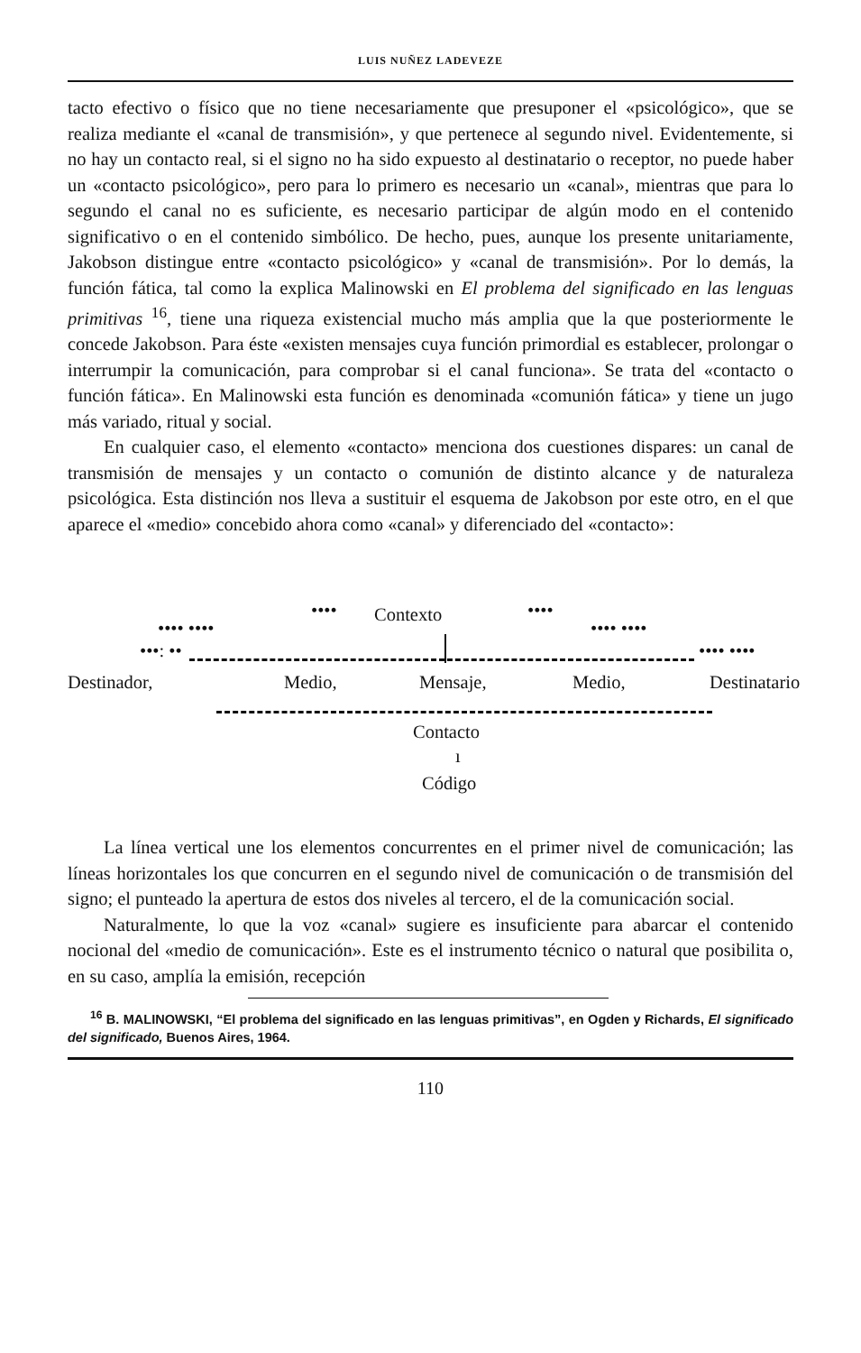LUIS NUÑEZ LADEVEZE
tacto efectivo o físico que no tiene necesariamente que presuponer el «psicológico», que se realiza mediante el «canal de transmisión», y que pertenece al segundo nivel. Evidentemente, si no hay un contacto real, si el signo no ha sido expuesto al destinatario o receptor, no puede haber un «contacto psicológico», pero para lo primero es necesario un «canal», mientras que para lo segundo el canal no es suficiente, es necesario participar de algún modo en el contenido significativo o en el contenido simbólico. De hecho, pues, aunque los presente unitariamente, Jakobson distingue entre «contacto psicológico» y «canal de transmisión». Por lo demás, la función fática, tal como la explica Malinowski en El problema del significado en las lenguas primitivas <sup>16</sup>, tiene una riqueza existencial mucho más amplia que la que posteriormente le concede Jakobson. Para éste «existen mensajes cuya función primordial es establecer, prolongar o interrumpir la comunicación, para comprobar si el canal funciona». Se trata del «contacto o función fática». En Malinowski esta función es denominada «comunión fática» y tiene un jugo más variado, ritual y social.
En cualquier caso, el elemento «contacto» menciona dos cuestiones dispares: un canal de transmisión de mensajes y un contacto o comunión de distinto alcance y de naturaleza psicológica. Esta distinción nos lleva a sustituir el esquema de Jakobson por este otro, en el que aparece el «medio» concebido ahora como «canal» y diferenciado del «contacto»:
Contexto
•••• ••••
•••• •••• •••• ••••
•••: •• •••• ••••
Destinador, Medio, Mensaje, Medio, Destinatario
Contacto
ı
Código
La línea vertical une los elementos concurrentes en el primer nivel de comunicación; las líneas horizontales los que concurren en el segundo nivel de comunicación o de transmisión del signo; el punteado la apertura de estos dos niveles al tercero, el de la comunicación social.
Naturalmente, lo que la voz «canal» sugiere es insuficiente para abarcar el contenido nocional del «medio de comunicación». Este es el instrumento técnico o natural que posibilita o, en su caso, amplía la emisión, recepción
<sup>16</sup> B. MALINOWSKI, “El problema del significado en las lenguas primitivas”, en Ogden y Richards, El significado del significado, Buenos Aires, 1964.
110